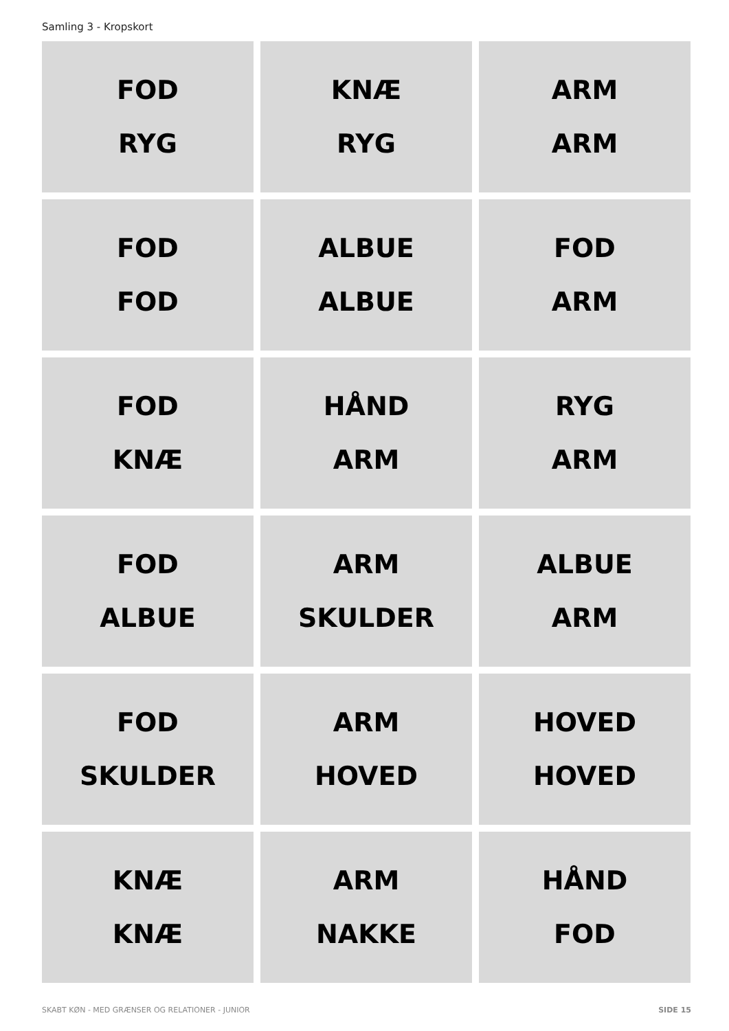Samling 3 - Kropskort
FOD
RYG
KNÆ
RYG
ARM
ARM
FOD
FOD
ALBUE
ALBUE
FOD
ARM
FOD
KNÆ
HÅND
ARM
RYG
ARM
FOD
ALBUE
ARM
SKULDER
ALBUE
ARM
FOD
SKULDER
ARM
HOVED
HOVED
HOVED
KNÆ
KNÆ
ARM
NAKKE
HÅND
FOD
SKABT KØN - MED GRÆNSER OG RELATIONER - JUNIOR
SIDE 15